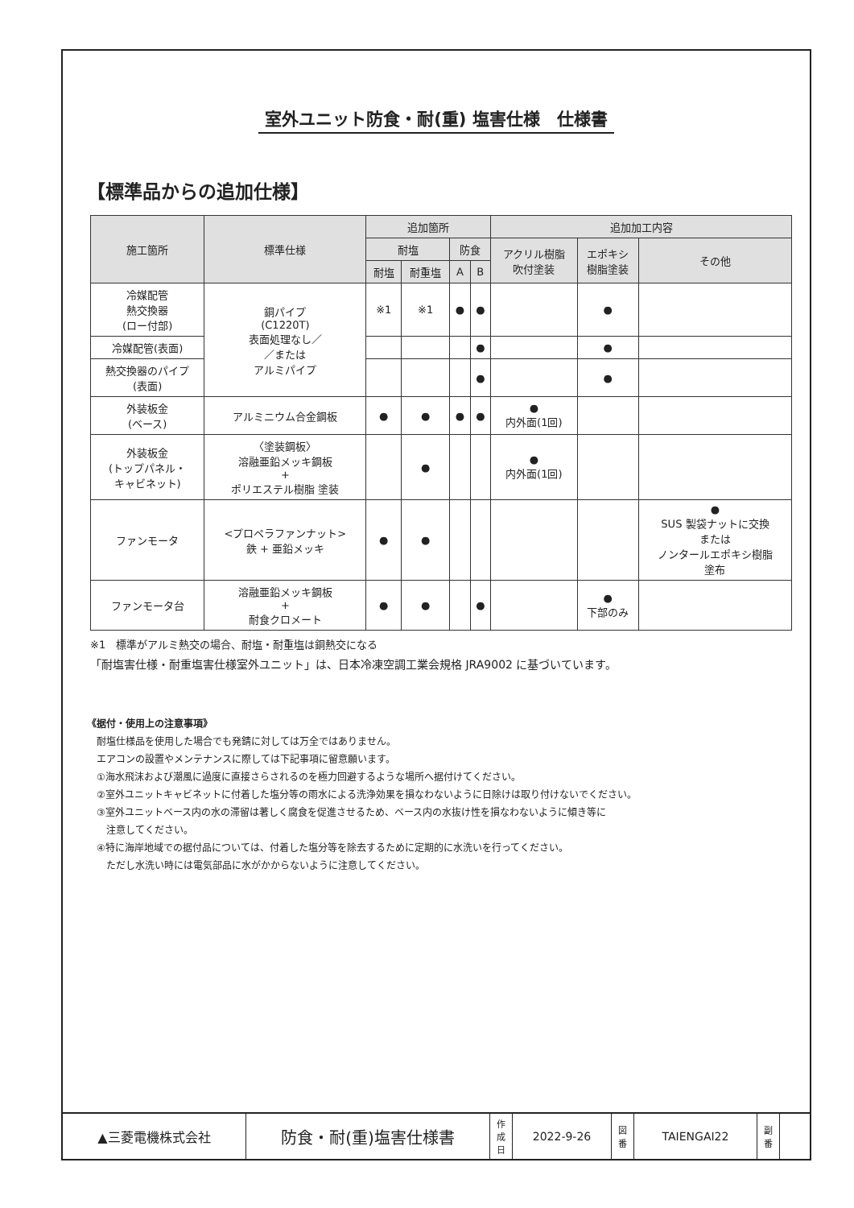室外ユニット防食・耐(重) 塩害仕様　仕様書
【標準品からの追加仕様】
| 施工箇所 | 標準仕様 | 追加箇所 | | | | 追加加工内容 | | |
| --- | --- | --- | --- | --- | --- | --- | --- | --- |
| | | 耐塩 | | 防食 | | アクリル樹脂 吹付塗装 | エポキシ 樹脂塗装 | その他 |
| | | 耐塩 | 耐重塩 | A | B | | | |
| 冷媒配管 熱交換器 (ロー付部) | 銅パイプ (C1220T) 表面処理なし／ ／または アルミパイプ | ※1 | ※1 | ● | ● | | ● | |
| 冷媒配管(表面) | | | | | ● | | ● | |
| 熱交換器のパイプ (表面) | | | | | ● | | ● | |
| 外装板金 (ベース) | アルミニウム合金鋼板 | ● | ● | ● | ● | ● 内外面(1回) | | |
| 外装板金 (トップパネル・ キャビネット) | 〈塗装鋼板〉 溶融亜鉛メッキ鋼板 + ポリエステル樹脂 塗装 | | ● | | | ● 内外面(1回) | | |
| ファンモータ | <プロペラファンナット> 鉄 + 亜鉛メッキ | ● | ● | | | | | ● SUS 製袋ナットに交換 または ノンタールエポキシ樹脂 塗布 |
| ファンモータ台 | 溶融亜鉛メッキ鋼板 + 耐食クロメート | ● | ● | | ● | | ● 下部のみ | |
※1　標準がアルミ熱交の場合、耐塩・耐重塩は銅熱交になる
「耐塩害仕様・耐重塩害仕様室外ユニット」は、日本冷凍空調工業会規格 JRA9002 に基づいています。
《据付・使用上の注意事項》
耐塩仕様品を使用した場合でも発錆に対しては万全ではありません。
エアコンの設置やメンテナンスに際しては下記事項に留意願います。
①海水飛沫および潮風に過度に直接さらされるのを極力回避するような場所へ据付けてください。
②室外ユニットキャビネットに付着した塩分等の雨水による洗浄効果を損なわないように日除けは取り付けないでください。
③室外ユニットベース内の水の滞留は著しく腐食を促進させるため、ベース内の水抜け性を損なわないように傾き等に
　注意してください。
④特に海岸地域での据付品については、付着した塩分等を除去するために定期的に水洗いを行ってください。
　ただし水洗い時には電気部品に水がかからないように注意してください。
| ▲三菱電機株式会社 | 防食・耐(重)塩害仕様書 | 作 成 日 | 2022-9-26 | 図 番 | TAIENGAI22 | 副 番 | |